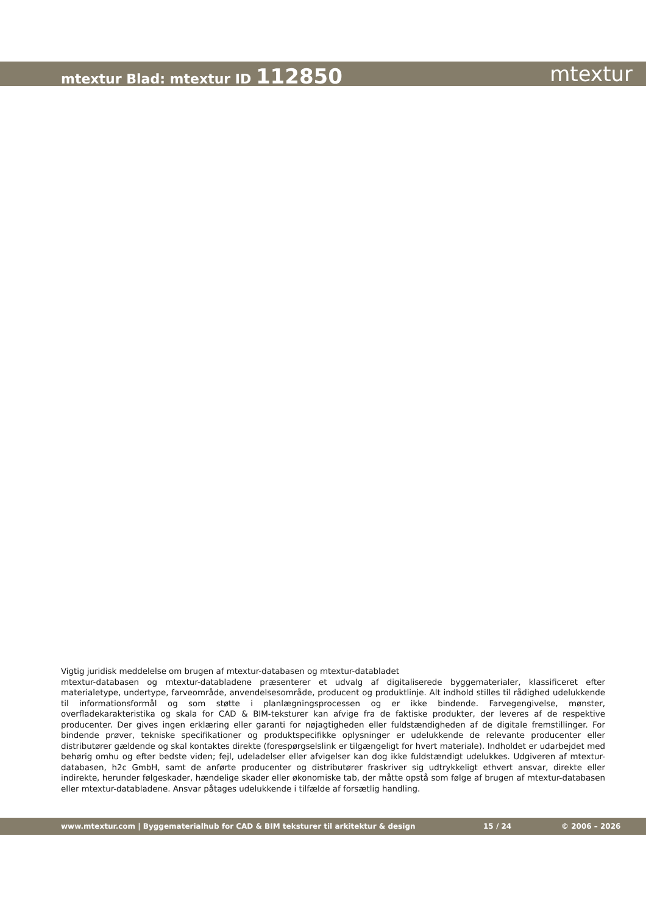mtextur Blad: mtextur ID 112850
mtextur
Vigtig juridisk meddelelse om brugen af mtextur-databasen og mtextur-databladet
mtextur-databasen og mtextur-databladene præsenterer et udvalg af digitaliserede byggematerialer, klassificeret efter materialetype, undertype, farveområde, anvendelsesområde, producent og produktlinje. Alt indhold stilles til rådighed udelukkende til informationsformål og som støtte i planlægningsprocessen og er ikke bindende. Farvegengivelse, mønster, overfladekarakteristika og skala for CAD & BIM-teksturer kan afvige fra de faktiske produkter, der leveres af de respektive producenter. Der gives ingen erklæring eller garanti for nøjagtigheden eller fuldstændigheden af de digitale fremstillinger. For bindende prøver, tekniske specifikationer og produktspecifikke oplysninger er udelukkende de relevante producenter eller distributører gældende og skal kontaktes direkte (forespørgselslink er tilgængeligt for hvert materiale). Indholdet er udarbejdet med behørig omhu og efter bedste viden; fejl, udeladelser eller afvigelser kan dog ikke fuldstændigt udelukkes. Udgiveren af mtextur-databasen, h2c GmbH, samt de anførte producenter og distributører fraskriver sig udtrykkeligt ethvert ansvar, direkte eller indirekte, herunder følgeskader, hændelige skader eller økonomiske tab, der måtte opstå som følge af brugen af mtextur-databasen eller mtextur-databladene. Ansvar påtages udelukkende i tilfælde af forsætlig handling.
www.mtextur.com | Byggematerialhub for CAD & BIM teksturer til arkitektur & design 15 / 24 © 2006 – 2026